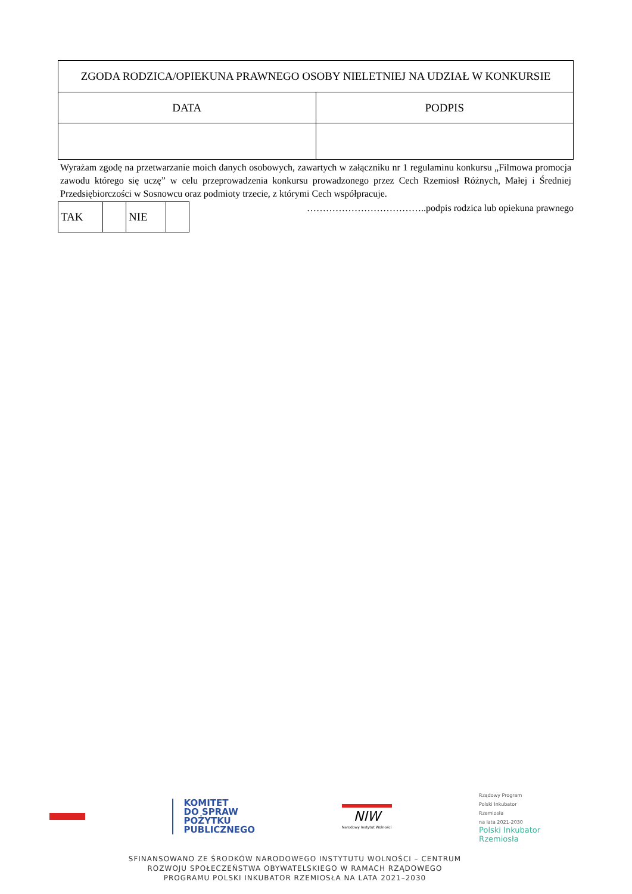| ZGODA RODZICA/OPIEKUNA PRAWNEGO OSOBY NIELETNIEJ NA UDZIAŁ W KONKURSIE | |
| DATA | PODPIS |
Wyrażam zgodę na przetwarzanie moich danych osobowych, zawartych w załączniku nr 1 regulaminu konkursu „Filmowa promocja zawodu którego się uczę” w celu przeprowadzenia konkursu prowadzonego przez Cech Rzemiosł Różnych, Małej i Średniej Przedsiębiorczości w Sosnowcu oraz podmioty trzecie, z którymi Cech współpracuje.
| TAK | | NIE | |
………………………………..podpis rodzica lub opiekuna prawnego
KOMITET
DO SPRAW
POŻYTKU
PUBLICZNEGO
NIW
Narodowy Instytut Wolności
Rządowy Program
Polski Inkubator
Rzemiosła
na lata 2021-2030
Polski Inkubator
Rzemiosła
SFINANSOWANO ZE ŚRODKÓW NARODOWEGO INSTYTUTU WOLNOŚCI – CENTRUM
ROZWOJU SPOŁECZEŃSTWA OBYWATELSKIEGO W RAMACH RZĄDOWEGO
PROGRAMU POLSKI INKUBATOR RZEMIOSŁA NA LATA 2021–2030